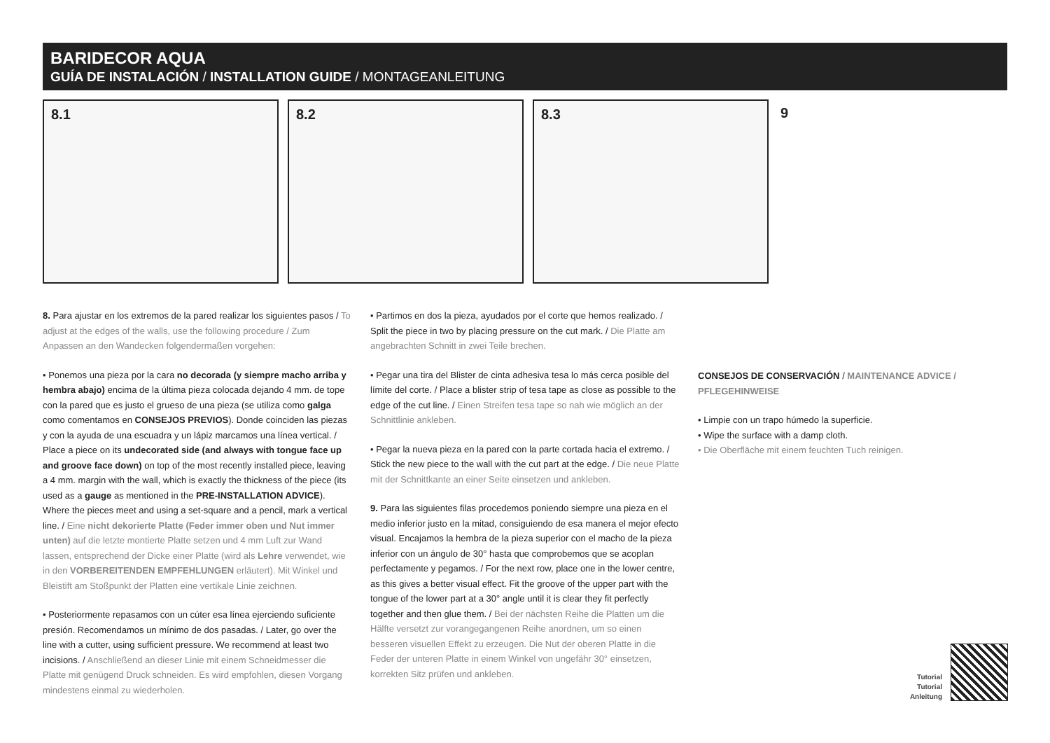BARIDECOR AQUA
GUÍA DE INSTALACIÓN / INSTALLATION GUIDE / MONTAGEANLEITUNG
8.1
8.2
8.3
9
8. Para ajustar en los extremos de la pared realizar los siguientes pasos / To adjust at the edges of the walls, use the following procedure / Zum Anpassen an den Wandecken folgendermaßen vorgehen:
• Ponemos una pieza por la cara no decorada (y siempre macho arriba y hembra abajo) encima de la última pieza colocada dejando 4 mm. de tope con la pared que es justo el grueso de una pieza (se utiliza como galga como comentamos en CONSEJOS PREVIOS). Donde coinciden las piezas y con la ayuda de una escuadra y un lápiz marcamos una línea vertical. / Place a piece on its undecorated side (and always with tongue face up and groove face down) on top of the most recently installed piece, leaving a 4 mm. margin with the wall, which is exactly the thickness of the piece (its used as a gauge as mentioned in the PRE-INSTALLATION ADVICE). Where the pieces meet and using a set-square and a pencil, mark a vertical line. / Eine nicht dekorierte Platte (Feder immer oben und Nut immer unten) auf die letzte montierte Platte setzen und 4 mm Luft zur Wand lassen, entsprechend der Dicke einer Platte (wird als Lehre verwendet, wie in den VORBEREITENDEN EMPFEHLUNGEN erläutert). Mit Winkel und Bleistift am Stoßpunkt der Platten eine vertikale Linie zeichnen.
• Posteriormente repasamos con un cúter esa línea ejerciendo suficiente presión. Recomendamos un mínimo de dos pasadas. / Later, go over the line with a cutter, using sufficient pressure. We recommend at least two incisions. / Anschließend an dieser Linie mit einem Schneidmesser die Platte mit genügend Druck schneiden. Es wird empfohlen, diesen Vorgang mindestens einmal zu wiederholen.
• Partimos en dos la pieza, ayudados por el corte que hemos realizado. / Split the piece in two by placing pressure on the cut mark. / Die Platte am angebrachten Schnitt in zwei Teile brechen.
• Pegar una tira del Blister de cinta adhesiva tesa lo más cerca posible del límite del corte. / Place a blister strip of tesa tape as close as possible to the edge of the cut line. / Einen Streifen tesa tape so nah wie möglich an der Schnittlinie ankleben.
• Pegar la nueva pieza en la pared con la parte cortada hacia el extremo. / Stick the new piece to the wall with the cut part at the edge. / Die neue Platte mit der Schnittkante an einer Seite einsetzen und ankleben.
9. Para las siguientes filas procedemos poniendo siempre una pieza en el medio inferior justo en la mitad, consiguiendo de esa manera el mejor efecto visual. Encajamos la hembra de la pieza superior con el macho de la pieza inferior con un ángulo de 30° hasta que comprobemos que se acoplan perfectamente y pegamos. / For the next row, place one in the lower centre, as this gives a better visual effect. Fit the groove of the upper part with the tongue of the lower part at a 30° angle until it is clear they fit perfectly together and then glue them. / Bei der nächsten Reihe die Platten um die Hälfte versetzt zur vorangegangenen Reihe anordnen, um so einen besseren visuellen Effekt zu erzeugen. Die Nut der oberen Platte in die Feder der unteren Platte in einem Winkel von ungefähr 30° einsetzen, korrekten Sitz prüfen und ankleben.
CONSEJOS DE CONSERVACIÓN / MAINTENANCE ADVICE / PFLEGEHINWEISE
• Limpie con un trapo húmedo la superficie.
• Wipe the surface with a damp cloth.
• Die Oberfläche mit einem feuchten Tuch reinigen.
Tutorial
Tutorial
Anleitung